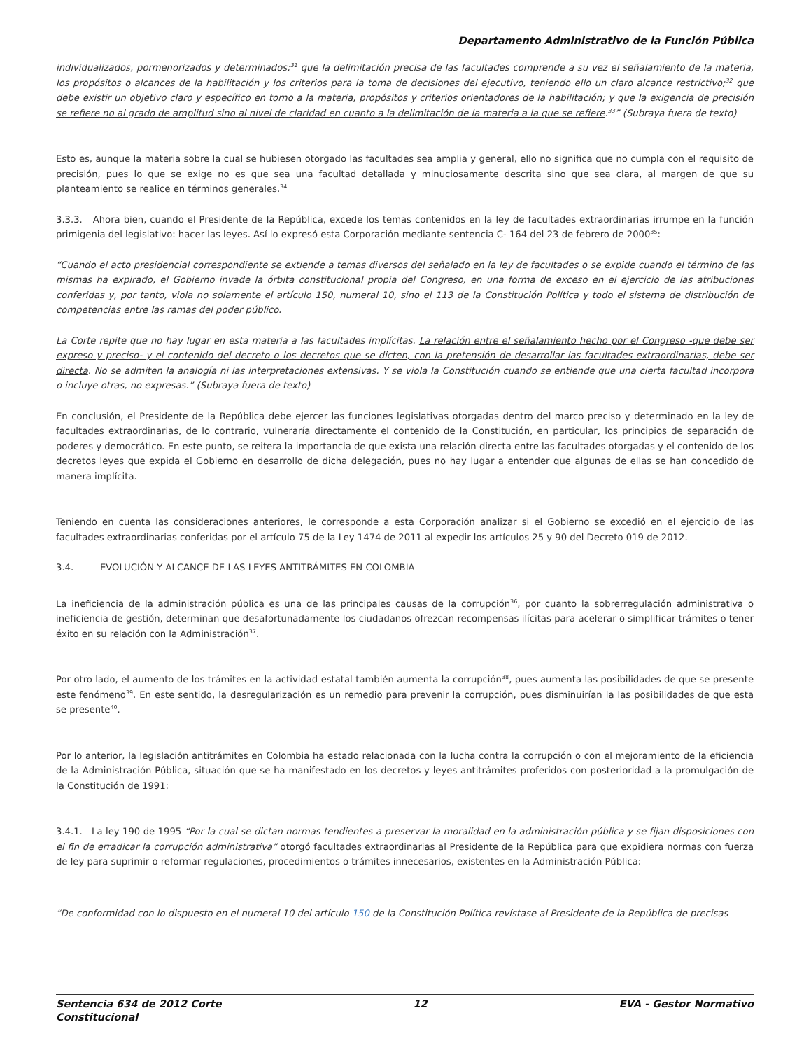Departamento Administrativo de la Función Pública
individualizados, pormenorizados y determinados;<sup>31</sup> que la delimitación precisa de las facultades comprende a su vez el señalamiento de la materia, los propósitos o alcances de la habilitación y los criterios para la toma de decisiones del ejecutivo, teniendo ello un claro alcance restrictivo;<sup>32</sup> que debe existir un objetivo claro y específico en torno a la materia, propósitos y criterios orientadores de la habilitación; y que la exigencia de precisión se refiere no al grado de amplitud sino al nivel de claridad en cuanto a la delimitación de la materia a la que se refiere.<sup>33</sup>” (Subraya fuera de texto)
Esto es, aunque la materia sobre la cual se hubiesen otorgado las facultades sea amplia y general, ello no significa que no cumpla con el requisito de precisión, pues lo que se exige no es que sea una facultad detallada y minuciosamente descrita sino que sea clara, al margen de que su planteamiento se realice en términos generales.<sup>34</sup>
3.3.3. Ahora bien, cuando el Presidente de la República, excede los temas contenidos en la ley de facultades extraordinarias irrumpe en la función primigenia del legislativo: hacer las leyes. Así lo expresó esta Corporación mediante sentencia C- 164 del 23 de febrero de 2000<sup>35</sup>:
“Cuando el acto presidencial correspondiente se extiende a temas diversos del señalado en la ley de facultades o se expide cuando el término de las mismas ha expirado, el Gobierno invade la órbita constitucional propia del Congreso, en una forma de exceso en el ejercicio de las atribuciones conferidas y, por tanto, viola no solamente el artículo 150, numeral 10, sino el 113 de la Constitución Política y todo el sistema de distribución de competencias entre las ramas del poder público.
La Corte repite que no hay lugar en esta materia a las facultades implícitas. La relación entre el señalamiento hecho por el Congreso -que debe ser expreso y preciso- y el contenido del decreto o los decretos que se dicten, con la pretensión de desarrollar las facultades extraordinarias, debe ser directa. No se admiten la analogía ni las interpretaciones extensivas. Y se viola la Constitución cuando se entiende que una cierta facultad incorpora o incluye otras, no expresas.” (Subraya fuera de texto)
En conclusión, el Presidente de la República debe ejercer las funciones legislativas otorgadas dentro del marco preciso y determinado en la ley de facultades extraordinarias, de lo contrario, vulneraría directamente el contenido de la Constitución, en particular, los principios de separación de poderes y democrático. En este punto, se reitera la importancia de que exista una relación directa entre las facultades otorgadas y el contenido de los decretos leyes que expida el Gobierno en desarrollo de dicha delegación, pues no hay lugar a entender que algunas de ellas se han concedido de manera implícita.
Teniendo en cuenta las consideraciones anteriores, le corresponde a esta Corporación analizar si el Gobierno se excedió en el ejercicio de las facultades extraordinarias conferidas por el artículo 75 de la Ley 1474 de 2011 al expedir los artículos 25 y 90 del Decreto 019 de 2012.
3.4. EVOLUCIÓN Y ALCANCE DE LAS LEYES ANTITRÁMITES EN COLOMBIA
La ineficiencia de la administración pública es una de las principales causas de la corrupción<sup>36</sup>, por cuanto la sobrerregulación administrativa o ineficiencia de gestión, determinan que desafortunadamente los ciudadanos ofrezcan recompensas ilícitas para acelerar o simplificar trámites o tener éxito en su relación con la Administración<sup>37</sup>.
Por otro lado, el aumento de los trámites en la actividad estatal también aumenta la corrupción<sup>38</sup>, pues aumenta las posibilidades de que se presente este fenómeno<sup>39</sup>. En este sentido, la desregularización es un remedio para prevenir la corrupción, pues disminuirían la las posibilidades de que esta se presente<sup>40</sup>.
Por lo anterior, la legislación antitrámites en Colombia ha estado relacionada con la lucha contra la corrupción o con el mejoramiento de la eficiencia de la Administración Pública, situación que se ha manifestado en los decretos y leyes antitrámites proferidos con posterioridad a la promulgación de la Constitución de 1991:
3.4.1. La ley 190 de 1995 “Por la cual se dictan normas tendientes a preservar la moralidad en la administración pública y se fijan disposiciones con el fin de erradicar la corrupción administrativa” otorgó facultades extraordinarias al Presidente de la República para que expidiera normas con fuerza de ley para suprimir o reformar regulaciones, procedimientos o trámites innecesarios, existentes en la Administración Pública:
“De conformidad con lo dispuesto en el numeral 10 del artículo 150 de la Constitución Política revístase al Presidente de la República de precisas
Sentencia 634 de 2012 Corte
Constitucional 12 EVA - Gestor Normativo